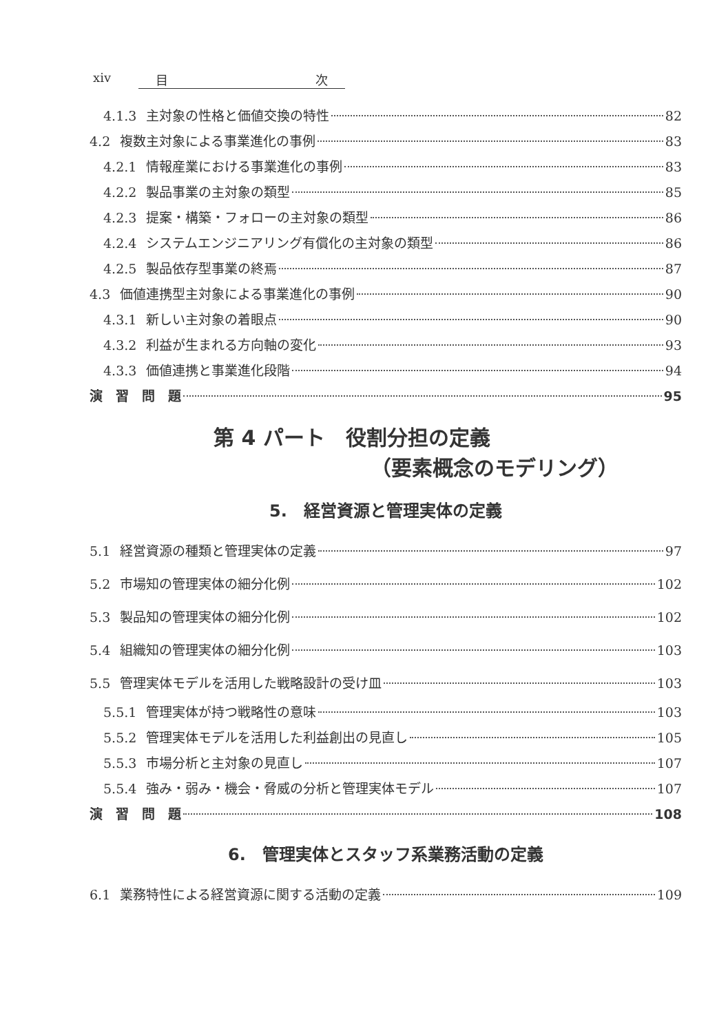xiv 目 次
4.1.3 主対象の性格と価値交換の特性 82
4.2 複数主対象による事業進化の事例 83
4.2.1 情報産業における事業進化の事例 83
4.2.2 製品事業の主対象の類型 85
4.2.3 提案・構築・フォローの主対象の類型 86
4.2.4 システムエンジニアリング有償化の主対象の類型 86
4.2.5 製品依存型事業の終焉 87
4.3 価値連携型主対象による事業進化の事例 90
4.3.1 新しい主対象の着眼点 90
4.3.2 利益が生まれる方向軸の変化 93
4.3.3 価値連携と事業進化段階 94
演　習　問　題 95
第 4 パート　役割分担の定義
（要素概念のモデリング）
5.　経営資源と管理実体の定義
5.1 経営資源の種類と管理実体の定義 97
5.2 市場知の管理実体の細分化例 102
5.3 製品知の管理実体の細分化例 102
5.4 組織知の管理実体の細分化例 103
5.5 管理実体モデルを活用した戦略設計の受け皿 103
5.5.1 管理実体が持つ戦略性の意味 103
5.5.2 管理実体モデルを活用した利益創出の見直し 105
5.5.3 市場分析と主対象の見直し 107
5.5.4 強み・弱み・機会・脅威の分析と管理実体モデル 107
演　習　問　題 108
6.　管理実体とスタッフ系業務活動の定義
6.1 業務特性による経営資源に関する活動の定義 109